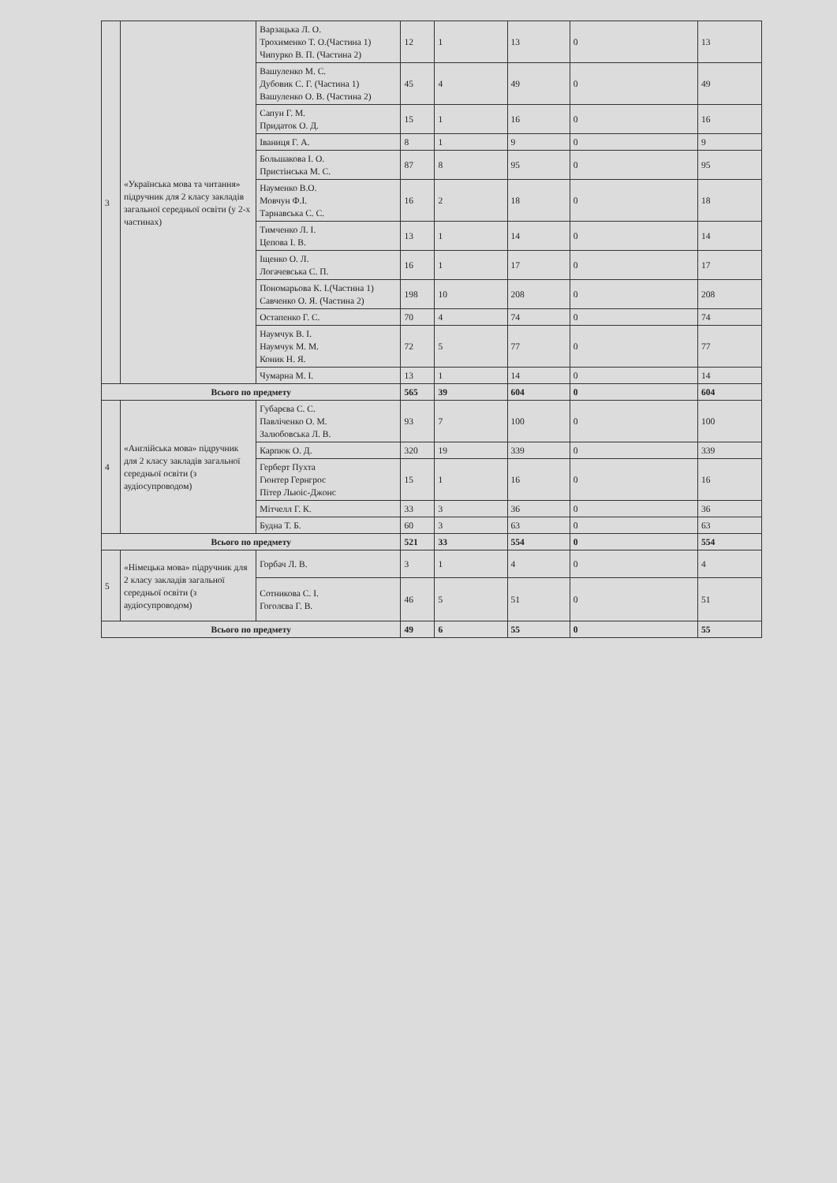| 3 | «Українська мова та читання» підручник для 2 класу закладів загальної середньої освіти (у 2-х частинах) | Варзацька Л. О. Трохименко Т. О.(Частина 1) Чипурко В. П. (Частина 2) | 12 | 1 | 13 | 0 | 13 |
| | | Вашуленко М. С. Дубовик С. Г. (Частина 1) Вашуленко О. В. (Частина 2) | 45 | 4 | 49 | 0 | 49 |
| | | Сапун Г. М. Придаток О. Д. | 15 | 1 | 16 | 0 | 16 |
| | | Іваниця Г. А. | 8 | 1 | 9 | 0 | 9 |
| | | Большакова І. О. Пристінська М. С. | 87 | 8 | 95 | 0 | 95 |
| | | Науменко В.О. Мовчун Ф.І. Тарнавська С. С. | 16 | 2 | 18 | 0 | 18 |
| | | Тимченко Л. І. Цепова І. В. | 13 | 1 | 14 | 0 | 14 |
| | | Іщенко О. Л. Логачевська С. П. | 16 | 1 | 17 | 0 | 17 |
| | | Пономарьова К. І.(Частина 1) Савченко О. Я. (Частина 2) | 198 | 10 | 208 | 0 | 208 |
| | | Остапенко Г. С. | 70 | 4 | 74 | 0 | 74 |
| | | Наумчук В. І. Наумчук М. М. Коник Н. Я. | 72 | 5 | 77 | 0 | 77 |
| | | Чумарна М. І. | 13 | 1 | 14 | 0 | 14 |
| Всього по предмету | | | 565 | 39 | 604 | 0 | 604 |
| 4 | «Англійська мова» підручник для 2 класу закладів загальної середньої освіти (з аудіосупроводом) | Губарєва С. С. Павліченко О. М. Залюбовська Л. В. | 93 | 7 | 100 | 0 | 100 |
| | | Карпюк О. Д. | 320 | 19 | 339 | 0 | 339 |
| | | Герберт Пухта Гюнтер Гернгрос Пітер Льюіс-Джонс | 15 | 1 | 16 | 0 | 16 |
| | | Мітчелл Г. К. | 33 | 3 | 36 | 0 | 36 |
| | | Будна Т. Б. | 60 | 3 | 63 | 0 | 63 |
| Всього по предмету | | | 521 | 33 | 554 | 0 | 554 |
| 5 | «Німецька мова» підручник для 2 класу закладів загальної середньої освіти (з аудіосупроводом) | Горбач Л. В. | 3 | 1 | 4 | 0 | 4 |
| | | Сотникова С. І. Гоголєва Г. В. | 46 | 5 | 51 | 0 | 51 |
| Всього по предмету | | | 49 | 6 | 55 | 0 | 55 |